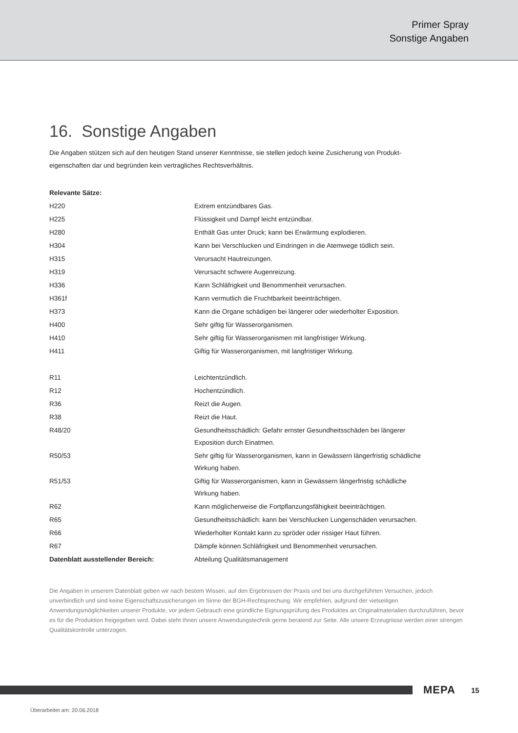Primer Spray
Sonstige Angaben
16. Sonstige Angaben
Die Angaben stützen sich auf den heutigen Stand unserer Kenntnisse, sie stellen jedoch keine Zusicherung von Produkt-
eigenschaften dar und begründen kein vertragliches Rechtsverhältnis.
| Relevante Sätze: | |
| H220 | Extrem entzündbares Gas. |
| H225 | Flüssigkeit und Dampf leicht entzündbar. |
| H280 | Enthält Gas unter Druck; kann bei Erwärmung explodieren. |
| H304 | Kann bei Verschlucken und Eindringen in die Atemwege tödlich sein. |
| H315 | Verursacht Hautreizungen. |
| H319 | Verursacht schwere Augenreizung. |
| H336 | Kann Schläfrigkeit und Benommenheit verursachen. |
| H361f | Kann vermutlich die Fruchtbarkeit beeinträchtigen. |
| H373 | Kann die Organe schädigen bei längerer oder wiederholter Exposition. |
| H400 | Sehr giftig für Wasserorganismen. |
| H410 | Sehr giftig für Wasserorganismen mit langfristiger Wirkung. |
| H411 | Giftig für Wasserorganismen, mit langfristiger Wirkung. |
| R11 | Leichtentzündlich. |
| R12 | Hochentzündlich. |
| R36 | Reizt die Augen. |
| R38 | Reizt die Haut. |
| R48/20 | Gesundheitsschädlich: Gefahr ernster Gesundheitsschäden bei längerer Exposition durch Einatmen. |
| R50/53 | Sehr giftig für Wasserorganismen, kann in Gewässern längerfristig schädliche Wirkung haben. |
| R51/53 | Giftig für Wasserorganismen, kann in Gewässern längerfristig schädliche Wirkung haben. |
| R62 | Kann möglicherweise die Fortpflanzungsfähigkeit beeinträchtigen. |
| R65 | Gesundheitsschädlich: kann bei Verschlucken Lungenschäden verursachen. |
| R66 | Wiederholter Kontakt kann zu spröder oder rissiger Haut führen. |
| R67 | Dämpfe können Schläfrigkeit und Benommenheit verursachen. |
| Datenblatt ausstellender Bereich: | Abteilung Qualitätsmanagement |
Die Angaben in unserem Datenblatt geben wir nach bestem Wissen, auf den Ergebnissen der Praxis und bei uns durchgeführten Versuchen, jedoch unverbindlich und sind keine Eigenschaftszusicherungen im Sinne der BGH-Rechtsprechung. Wir empfehlen, aufgrund der vielseitigen Anwendungsmöglichkeiten unserer Produkte, vor jedem Gebrauch eine gründliche Eignungsprüfung des Produktes an Originalmaterialien durchzuführen, bevor es für die Produktion freigegeben wird. Dabei steht Ihnen unsere Anwendungstechnik gerne beratend zur Seite. Alle unsere Erzeugnisse werden einer strengen Qualitätskontrolle unterzogen.
MEPA 15
Überarbeitet am: 20.06.2018